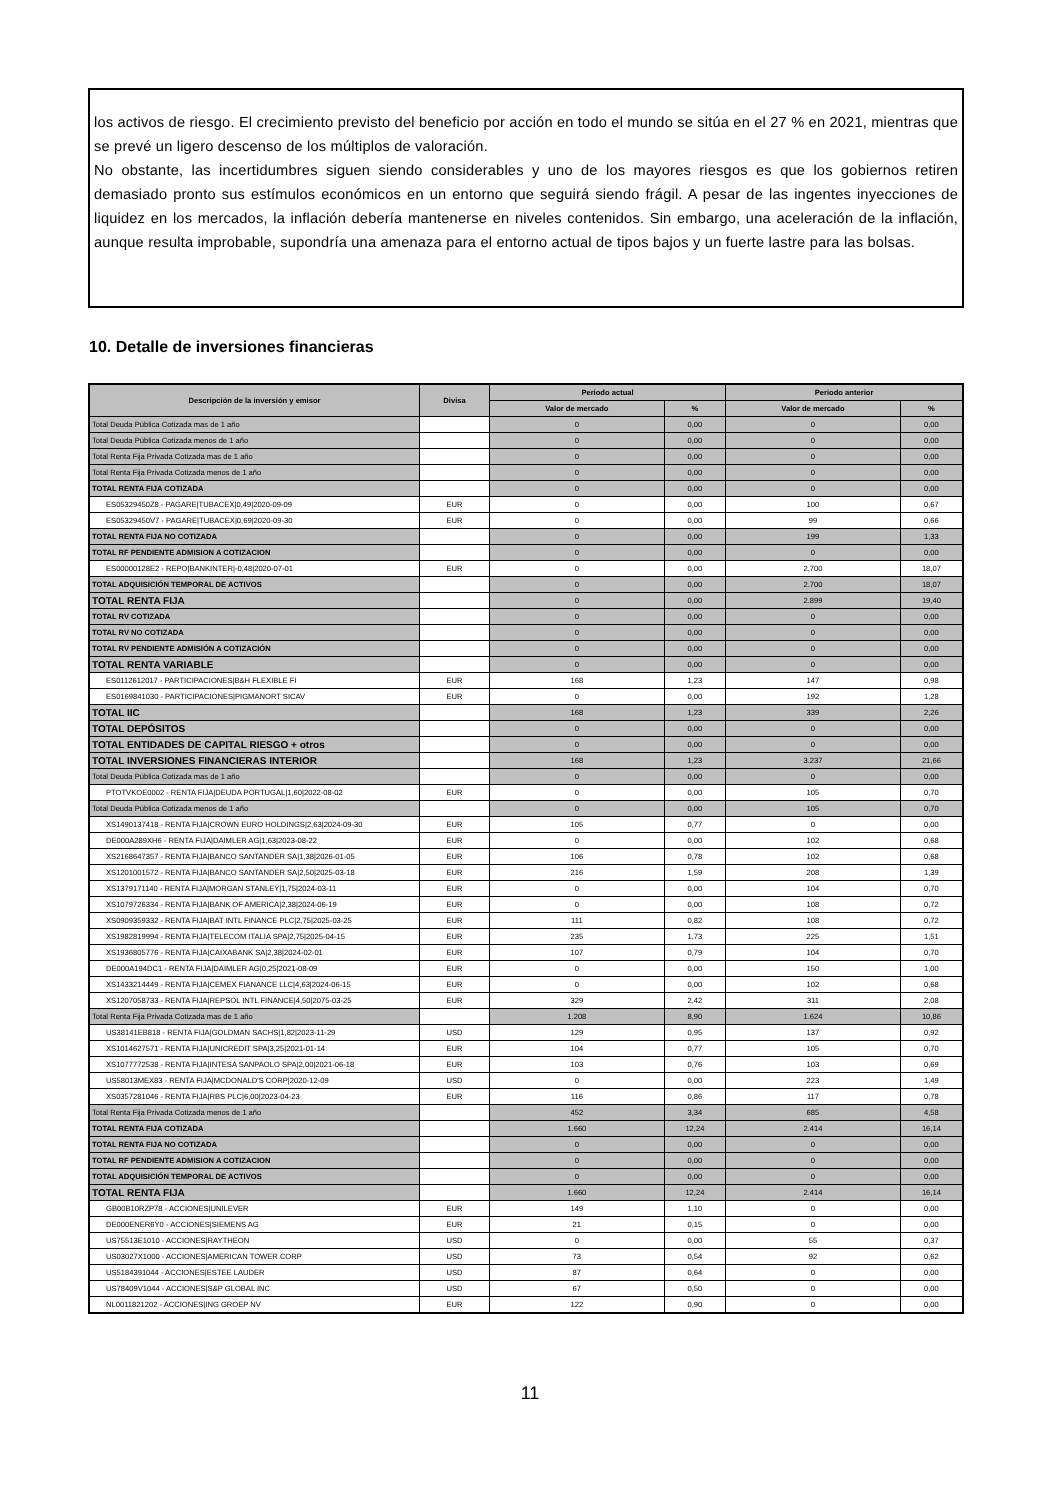los activos de riesgo. El crecimiento previsto del beneficio por acción en todo el mundo se sitúa en el 27 % en 2021, mientras que se prevé un ligero descenso de los múltiplos de valoración.
No obstante, las incertidumbres siguen siendo considerables y uno de los mayores riesgos es que los gobiernos retiren demasiado pronto sus estímulos económicos en un entorno que seguirá siendo frágil. A pesar de las ingentes inyecciones de liquidez en los mercados, la inflación debería mantenerse en niveles contenidos. Sin embargo, una aceleración de la inflación, aunque resulta improbable, supondría una amenaza para el entorno actual de tipos bajos y un fuerte lastre para las bolsas.
10. Detalle de inversiones financieras
| Descripción de la inversión y emisor | Divisa | Periodo actual | | Periodo anterior | |
| --- | --- | --- | --- | --- | --- |
| | | Valor de mercado | % | Valor de mercado | % |
| Total Deuda Pública Cotizada mas de 1 año | | 0 | 0,00 | 0 | 0,00 |
| Total Deuda Pública Cotizada menos de 1 año | | 0 | 0,00 | 0 | 0,00 |
| Total Renta Fija Privada Cotizada mas de 1 año | | 0 | 0,00 | 0 | 0,00 |
| Total Renta Fija Privada Cotizada menos de 1 año | | 0 | 0,00 | 0 | 0,00 |
| TOTAL RENTA FIJA COTIZADA | | 0 | 0,00 | 0 | 0,00 |
| ES05329450Z8 - PAGARE/TUBACEX/0,49/2020-09-09 | EUR | 0 | 0,00 | 100 | 0,67 |
| ES05329450V7 - PAGARE/TUBACEX/0,69/2020-09-30 | EUR | 0 | 0,00 | 99 | 0,66 |
| TOTAL RENTA FIJA NO COTIZADA | | 0 | 0,00 | 199 | 1,33 |
| TOTAL RF PENDIENTE ADMISION A COTIZACION | | 0 | 0,00 | 0 | 0,00 |
| ES00000128E2 - REPO/BANKINTER/-0,48/2020-07-01 | EUR | 0 | 0,00 | 2.700 | 18,07 |
| TOTAL ADQUISICIÓN TEMPORAL DE ACTIVOS | | 0 | 0,00 | 2.700 | 18,07 |
| TOTAL RENTA FIJA | | 0 | 0,00 | 2.899 | 19,40 |
| TOTAL RV COTIZADA | | 0 | 0,00 | 0 | 0,00 |
| TOTAL RV NO COTIZADA | | 0 | 0,00 | 0 | 0,00 |
| TOTAL RV PENDIENTE ADMISIÓN A COTIZACIÓN | | 0 | 0,00 | 0 | 0,00 |
| TOTAL RENTA VARIABLE | | 0 | 0,00 | 0 | 0,00 |
| ES0112612017 - PARTICIPACIONES/B&H FLEXIBLE FI | EUR | 168 | 1,23 | 147 | 0,98 |
| ES0169841030 - PARTICIPACIONES/PIGMANORT SICAV | EUR | 0 | 0,00 | 192 | 1,28 |
| TOTAL IIC | | 168 | 1,23 | 339 | 2,26 |
| TOTAL DEPÓSITOS | | 0 | 0,00 | 0 | 0,00 |
| TOTAL ENTIDADES DE CAPITAL RIESGO + otros | | 0 | 0,00 | 0 | 0,00 |
| TOTAL INVERSIONES FINANCIERAS INTERIOR | | 168 | 1,23 | 3.237 | 21,66 |
| Total Deuda Pública Cotizada mas de 1 año | | 0 | 0,00 | 0 | 0,00 |
| PTOTVKOE0002 - RENTA FIJA/DEUDA PORTUGAL/1,60/2022-08-02 | EUR | 0 | 0,00 | 105 | 0,70 |
| Total Deuda Pública Cotizada menos de 1 año | | 0 | 0,00 | 105 | 0,70 |
| XS1490137418 - RENTA FIJA/CROWN EURO HOLDINGS/2,63/2024-09-30 | EUR | 105 | 0,77 | 0 | 0,00 |
| DE000A289XH6 - RENTA FIJA/DAIMLER AG/1,63/2023-08-22 | EUR | 0 | 0,00 | 102 | 0,68 |
| XS2168647357 - RENTA FIJA/BANCO SANTANDER SA/1,38/2026-01-05 | EUR | 106 | 0,78 | 102 | 0,68 |
| XS1201001572 - RENTA FIJA/BANCO SANTANDER SA/2,50/2025-03-18 | EUR | 216 | 1,59 | 208 | 1,39 |
| XS1379171140 - RENTA FIJA/MORGAN STANLEY/1,75/2024-03-11 | EUR | 0 | 0,00 | 104 | 0,70 |
| XS1079726334 - RENTA FIJA/BANK OF AMERICA/2,38/2024-06-19 | EUR | 0 | 0,00 | 108 | 0,72 |
| XS0909359332 - RENTA FIJA/BAT INTL FINANCE PLC/2,75/2025-03-25 | EUR | 111 | 0,82 | 108 | 0,72 |
| XS1982819994 - RENTA FIJA/TELECOM ITALIA SPA/2,75/2025-04-15 | EUR | 235 | 1,73 | 225 | 1,51 |
| XS1936805776 - RENTA FIJA/CAIXABANK SA/2,38/2024-02-01 | EUR | 107 | 0,79 | 104 | 0,70 |
| DE000A194DC1 - RENTA FIJA/DAIMLER AG/0,25/2021-08-09 | EUR | 0 | 0,00 | 150 | 1,00 |
| XS1433214449 - RENTA FIJA/CEMEX FIANANCE LLC/4,63/2024-06-15 | EUR | 0 | 0,00 | 102 | 0,68 |
| XS1207058733 - RENTA FIJA/REPSOL INTL FINANCE/4,50/2075-03-25 | EUR | 329 | 2,42 | 311 | 2,08 |
| Total Renta Fija Privada Cotizada mas de 1 año | | 1.208 | 8,90 | 1.624 | 10,86 |
| US38141EB818 - RENTA FIJA/GOLDMAN SACHS/1,82/2023-11-29 | USD | 129 | 0,95 | 137 | 0,92 |
| XS1014627571 - RENTA FIJA/UNICREDIT SPA/3,25/2021-01-14 | EUR | 104 | 0,77 | 105 | 0,70 |
| XS1077772538 - RENTA FIJA/INTESA SANPAOLO SPA/2,00/2021-06-18 | EUR | 103 | 0,76 | 103 | 0,69 |
| US58013MEX83 - RENTA FIJA/MCDONALD'S CORP/2020-12-09 | USD | 0 | 0,00 | 223 | 1,49 |
| XS0357281046 - RENTA FIJA/RBS PLC/6,00/2023-04-23 | EUR | 116 | 0,86 | 117 | 0,78 |
| Total Renta Fija Privada Cotizada menos de 1 año | | 452 | 3,34 | 685 | 4,58 |
| TOTAL RENTA FIJA COTIZADA | | 1.660 | 12,24 | 2.414 | 16,14 |
| TOTAL RENTA FIJA NO COTIZADA | | 0 | 0,00 | 0 | 0,00 |
| TOTAL RF PENDIENTE ADMISION A COTIZACION | | 0 | 0,00 | 0 | 0,00 |
| TOTAL ADQUISICIÓN TEMPORAL DE ACTIVOS | | 0 | 0,00 | 0 | 0,00 |
| TOTAL RENTA FIJA | | 1.660 | 12,24 | 2.414 | 16,14 |
| GB00B10RZP78 - ACCIONES/UNILEVER | EUR | 149 | 1,10 | 0 | 0,00 |
| DE000ENER6Y0 - ACCIONES/SIEMENS AG | EUR | 21 | 0,15 | 0 | 0,00 |
| US75513E1010 - ACCIONES/RAYTHEON | USD | 0 | 0,00 | 55 | 0,37 |
| US03027X1000 - ACCIONES/AMERICAN TOWER CORP | USD | 73 | 0,54 | 92 | 0,62 |
| US5184391044 - ACCIONES/ESTEE LAUDER | USD | 87 | 0,64 | 0 | 0,00 |
| US78409V1044 - ACCIONES/S&P GLOBAL INC | USD | 67 | 0,50 | 0 | 0,00 |
| NL0011821202 - ACCIONES/ING GROEP NV | EUR | 122 | 0,90 | 0 | 0,00 |
11